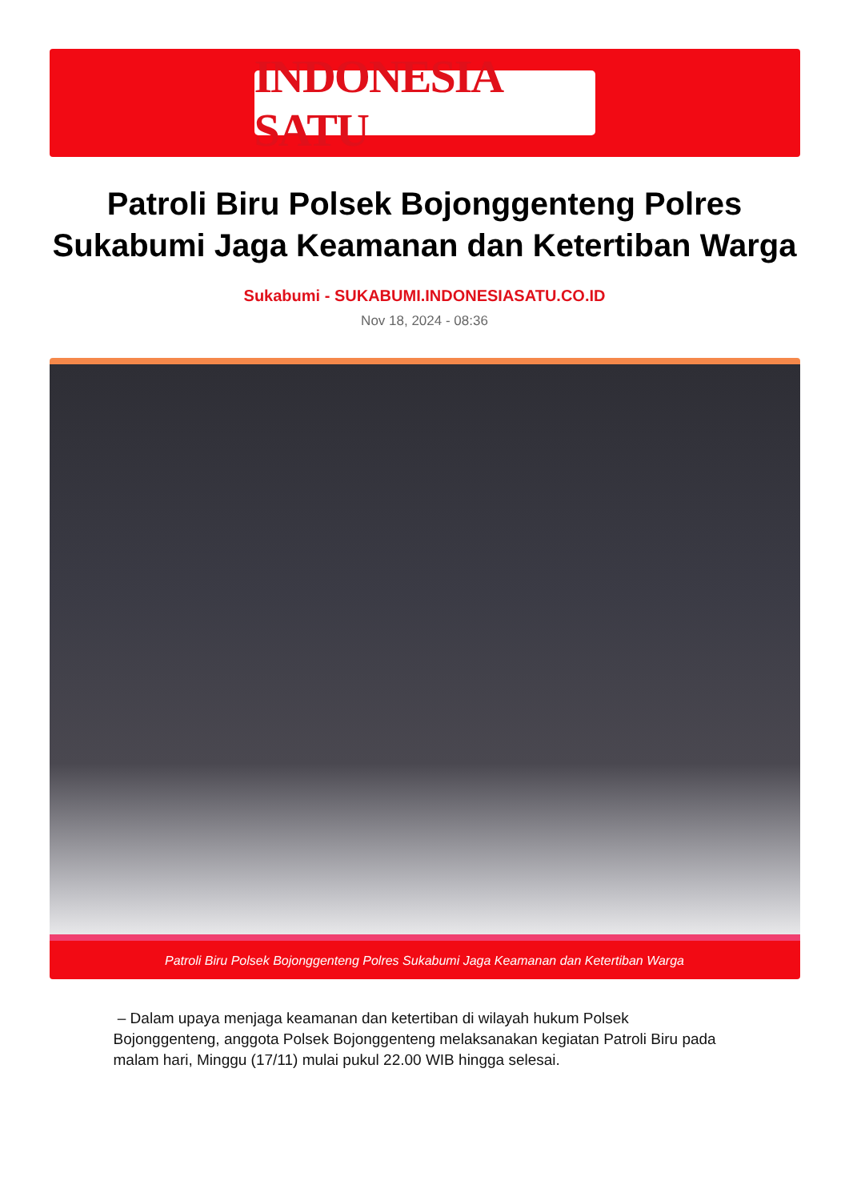INDONESIA SATU
Patroli Biru Polsek Bojonggenteng Polres Sukabumi Jaga Keamanan dan Ketertiban Warga
Sukabumi - SUKABUMI.INDONESIASATU.CO.ID
Nov 18, 2024 - 08:36
Patroli Biru Polsek Bojonggenteng Polres Sukabumi Jaga Keamanan dan Ketertiban Warga
– Dalam upaya menjaga keamanan dan ketertiban di wilayah hukum Polsek Bojonggenteng, anggota Polsek Bojonggenteng melaksanakan kegiatan Patroli Biru pada malam hari, Minggu (17/11) mulai pukul 22.00 WIB hingga selesai.